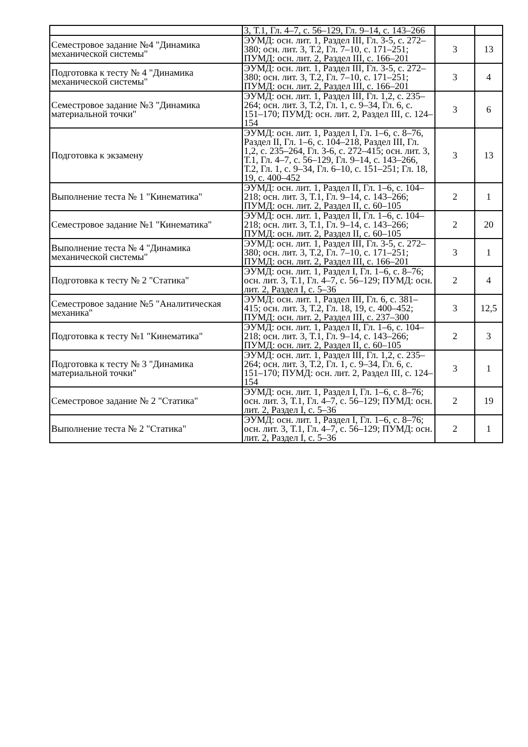| | 3, Т.1, Гл. 4–7, с. 56–129, Гл. 9–14, с. 143–266 | | |
| Семестровое задание №4 "Динамика механической системы" | ЭУМД: осн. лит. 1, Раздел III, Гл. 3-5, с. 272–380; осн. лит. 3, Т.2, Гл. 7–10, с. 171–251; ПУМД: осн. лит. 2, Раздел III, с. 166–201 | 3 | 13 |
| Подготовка к тесту № 4 "Динамика механической системы" | ЭУМД: осн. лит. 1, Раздел III, Гл. 3-5, с. 272–380; осн. лит. 3, Т.2, Гл. 7–10, с. 171–251; ПУМД: осн. лит. 2, Раздел III, с. 166–201 | 3 | 4 |
| Семестровое задание №3 "Динамика материальной точки" | ЭУМД: осн. лит. 1, Раздел III, Гл. 1,2, с. 235–264; осн. лит. 3, Т.2, Гл. 1, с. 9–34, Гл. 6, с. 151–170; ПУМД: осн. лит. 2, Раздел III, с. 124–154 | 3 | 6 |
| Подготовка к экзамену | ЭУМД: осн. лит. 1, Раздел I, Гл. 1–6, с. 8–76, Раздел II, Гл. 1–6, с. 104–218, Раздел III, Гл. 1,2, с. 235–264, Гл. 3-6, с. 272–415; осн. лит. 3, Т.1, Гл. 4–7, с. 56–129, Гл. 9–14, с. 143–266, Т.2, Гл. 1, с. 9–34, Гл. 6–10, с. 151–251; Гл. 18, 19, с. 400–452 | 3 | 13 |
| Выполнение теста № 1 "Кинематика" | ЭУМД: осн. лит. 1, Раздел II, Гл. 1–6, с. 104–218; осн. лит. 3, Т.1, Гл. 9–14, с. 143–266; ПУМД: осн. лит. 2, Раздел II, с. 60–105 | 2 | 1 |
| Семестровое задание №1 "Кинематика" | ЭУМД: осн. лит. 1, Раздел II, Гл. 1–6, с. 104–218; осн. лит. 3, Т.1, Гл. 9–14, с. 143–266; ПУМД: осн. лит. 2, Раздел II, с. 60–105 | 2 | 20 |
| Выполнение теста № 4 "Динамика механической системы" | ЭУМД: осн. лит. 1, Раздел III, Гл. 3-5, с. 272–380; осн. лит. 3, Т.2, Гл. 7–10, с. 171–251; ПУМД: осн. лит. 2, Раздел III, с. 166–201 | 3 | 1 |
| Подготовка к тесту № 2 "Статика" | ЭУМД: осн. лит. 1, Раздел I, Гл. 1–6, с. 8–76; осн. лит. 3, Т.1, Гл. 4–7, с. 56–129; ПУМД: осн. лит. 2, Раздел I, с. 5–36 | 2 | 4 |
| Семестровое задание №5 "Аналитическая механика" | ЭУМД: осн. лит. 1, Раздел III, Гл. 6, с. 381–415; осн. лит. 3, Т.2, Гл. 18, 19, с. 400–452; ПУМД: осн. лит. 2, Раздел III, с. 237–300 | 3 | 12,5 |
| Подготовка к тесту №1 "Кинематика" | ЭУМД: осн. лит. 1, Раздел II, Гл. 1–6, с. 104–218; осн. лит. 3, Т.1, Гл. 9–14, с. 143–266; ПУМД: осн. лит. 2, Раздел II, с. 60–105 | 2 | 3 |
| Подготовка к тесту № 3 "Динамика материальной точки" | ЭУМД: осн. лит. 1, Раздел III, Гл. 1,2, с. 235–264; осн. лит. 3, Т.2, Гл. 1, с. 9–34, Гл. 6, с. 151–170; ПУМД: осн. лит. 2, Раздел III, с. 124–154 | 3 | 1 |
| Семестровое задание № 2 "Статика" | ЭУМД: осн. лит. 1, Раздел I, Гл. 1–6, с. 8–76; осн. лит. 3, Т.1, Гл. 4–7, с. 56–129; ПУМД: осн. лит. 2, Раздел I, с. 5–36 | 2 | 19 |
| Выполнение теста № 2 "Статика" | ЭУМД: осн. лит. 1, Раздел I, Гл. 1–6, с. 8–76; осн. лит. 3, Т.1, Гл. 4–7, с. 56–129; ПУМД: осн. лит. 2, Раздел I, с. 5–36 | 2 | 1 |